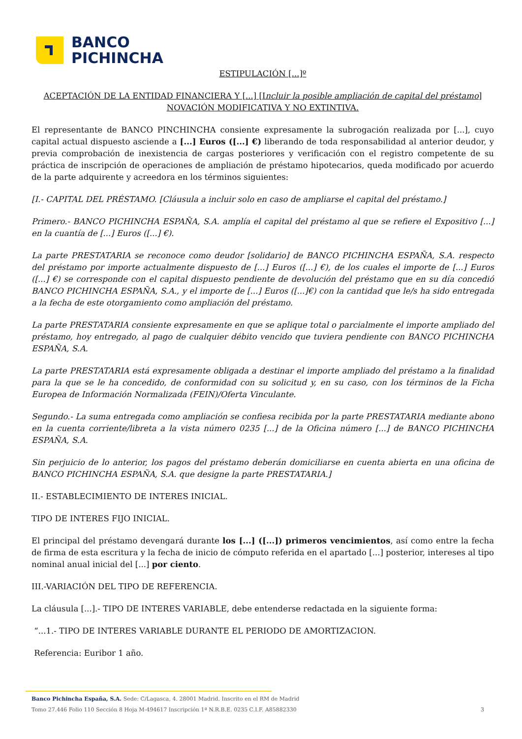BANCO
PICHINCHA
ESTIPULACIÓN [...]º
ACEPTACIÓN DE LA ENTIDAD FINANCIERA Y [...] [Incluir la posible ampliación de capital del préstamo]
NOVACIÓN MODIFICATIVA Y NO EXTINTIVA.
El representante de BANCO PINCHINCHA consiente expresamente la subrogación realizada por [...], cuyo capital actual dispuesto asciende a [...] Euros ([...] €) liberando de toda responsabilidad al anterior deudor, y previa comprobación de inexistencia de cargas posteriores y verificación con el registro competente de su práctica de inscripción de operaciones de ampliación de préstamo hipotecarios, queda modificado por acuerdo de la parte adquirente y acreedora en los términos siguientes:
[I.- CAPITAL DEL PRÉSTAMO. [Cláusula a incluir solo en caso de ampliarse el capital del préstamo.]
Primero.- BANCO PICHINCHA ESPAÑA, S.A. amplía el capital del préstamo al que se refiere el Expositivo [...] en la cuantía de [...] Euros ([...] €).
La parte PRESTATARIA se reconoce como deudor [solidario] de BANCO PICHINCHA ESPAÑA, S.A. respecto del préstamo por importe actualmente dispuesto de [...] Euros ([...] €), de los cuales el importe de [...] Euros ([...] €) se corresponde con el capital dispuesto pendiente de devolución del préstamo que en su día concedió BANCO PICHINCHA ESPAÑA, S.A., y el importe de [...] Euros ([...]€) con la cantidad que le/s ha sido entregada a la fecha de este otorgamiento como ampliación del préstamo.
La parte PRESTATARIA consiente expresamente en que se aplique total o parcialmente el importe ampliado del préstamo, hoy entregado, al pago de cualquier débito vencido que tuviera pendiente con BANCO PICHINCHA ESPAÑA, S.A.
La parte PRESTATARIA está expresamente obligada a destinar el importe ampliado del préstamo a la finalidad para la que se le ha concedido, de conformidad con su solicitud y, en su caso, con los términos de la Ficha Europea de Información Normalizada (FEIN)/Oferta Vinculante.
Segundo.- La suma entregada como ampliación se confiesa recibida por la parte PRESTATARIA mediante abono en la cuenta corriente/libreta a la vista número 0235 [...] de la Oficina número [...] de BANCO PICHINCHA ESPAÑA, S.A.
Sin perjuicio de lo anterior, los pagos del préstamo deberán domiciliarse en cuenta abierta en una oficina de BANCO PICHINCHA ESPAÑA, S.A. que designe la parte PRESTATARIA.]
II.- ESTABLECIMIENTO DE INTERES INICIAL.
TIPO DE INTERES FIJO INICIAL.
El principal del préstamo devengará durante los [...] ([...]) primeros vencimientos, así como entre la fecha de firma de esta escritura y la fecha de inicio de cómputo referida en el apartado [...] posterior, intereses al tipo nominal anual inicial del [...] por ciento.
III.-VARIACIÓN DEL TIPO DE REFERENCIA.
La cláusula [...].- TIPO DE INTERES VARIABLE, debe entenderse redactada en la siguiente forma:
“...1.- TIPO DE INTERES VARIABLE DURANTE EL PERIODO DE AMORTIZACION.
Referencia: Euribor 1 año.
Banco Pichincha España, S.A. Sede: C/Lagasca, 4. 28001 Madrid. Inscrito en el RM de Madrid
Tomo 27.446 Folio 110 Sección 8 Hoja M-494617 Inscripción 1ª N.R.B.E. 0235 C.I.F. A85882330 3